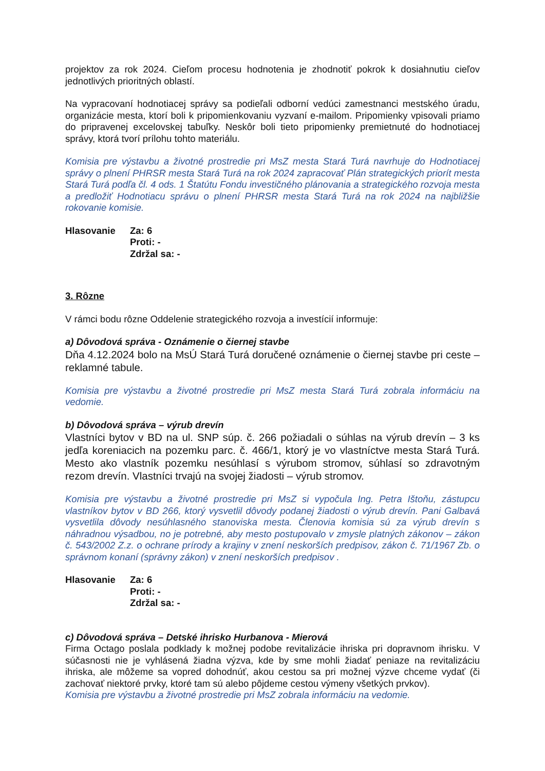projektov za rok 2024. Cieľom procesu hodnotenia je zhodnotiť pokrok k dosiahnutiu cieľov jednotlivých prioritných oblastí.
Na vypracovaní hodnotiacej správy sa podieľali odborní vedúci zamestnanci mestského úradu, organizácie mesta, ktorí boli k pripomienkovaniu vyzvaní e-mailom. Pripomienky vpisovali priamo do pripravenej excelovskej tabuľky. Neskôr boli tieto pripomienky premietnuté do hodnotiacej správy, ktorá tvorí prílohu tohto materiálu.
Komisia pre výstavbu a životné prostredie pri MsZ mesta Stará Turá navrhuje do Hodnotiacej správy o plnení PHRSR mesta Stará Turá na rok 2024 zapracovať Plán strategických priorít mesta Stará Turá podľa čl. 4 ods. 1 Štatútu Fondu investičného plánovania a strategického rozvoja mesta a predložiť Hodnotiacu správu o plnení PHRSR mesta Stará Turá na rok 2024 na najbližšie rokovanie komisie.
Hlasovanie Za: 6
Proti: -
Zdržal sa: -
3. Rôzne
V rámci bodu rôzne Oddelenie strategického rozvoja a investícií informuje:
a) Dôvodová správa - Oznámenie o čiernej stavbe
Dňa 4.12.2024 bolo na MsÚ Stará Turá doručené oznámenie o čiernej stavbe pri ceste – reklamné tabule.
Komisia pre výstavbu a životné prostredie pri MsZ mesta Stará Turá zobrala informáciu na vedomie.
b) Dôvodová správa – výrub drevín
Vlastníci bytov v BD na ul. SNP súp. č. 266 požiadali o súhlas na výrub drevín – 3 ks jedľa koreniacich na pozemku parc. č. 466/1, ktorý je vo vlastníctve mesta Stará Turá. Mesto ako vlastník pozemku nesúhlasí s výrubom stromov, súhlasí so zdravotným rezom drevín. Vlastníci trvajú na svojej žiadosti – výrub stromov.
Komisia pre výstavbu a životné prostredie pri MsZ si vypočula Ing. Petra Ištoňu, zástupcu vlastníkov bytov v BD 266, ktorý vysvetlil dôvody podanej žiadosti o výrub drevín. Pani Galbavá vysvetlila dôvody nesúhlasného stanoviska mesta. Členovia komisia sú za výrub drevín s náhradnou výsadbou, no je potrebné, aby mesto postupovalo v zmysle platných zákonov – zákon č. 543/2002 Z.z. o ochrane prírody a krajiny v znení neskorších predpisov, zákon č. 71/1967 Zb. o správnom konaní (správny zákon) v znení neskorších predpisov .
Hlasovanie Za: 6
Proti: -
Zdržal sa: -
c) Dôvodová správa – Detské ihrisko Hurbanova - Mierová
Firma Octago poslala podklady k možnej podobe revitalizácie ihriska pri dopravnom ihrisku. V súčasnosti nie je vyhlásená žiadna výzva, kde by sme mohli žiadať peniaze na revitalizáciu ihriska, ale môžeme sa vopred dohodnúť, akou cestou sa pri možnej výzve chceme vydať (či zachovať niektoré prvky, ktoré tam sú alebo pôjdeme cestou výmeny všetkých prvkov).
Komisia pre výstavbu a životné prostredie pri MsZ zobrala informáciu na vedomie.